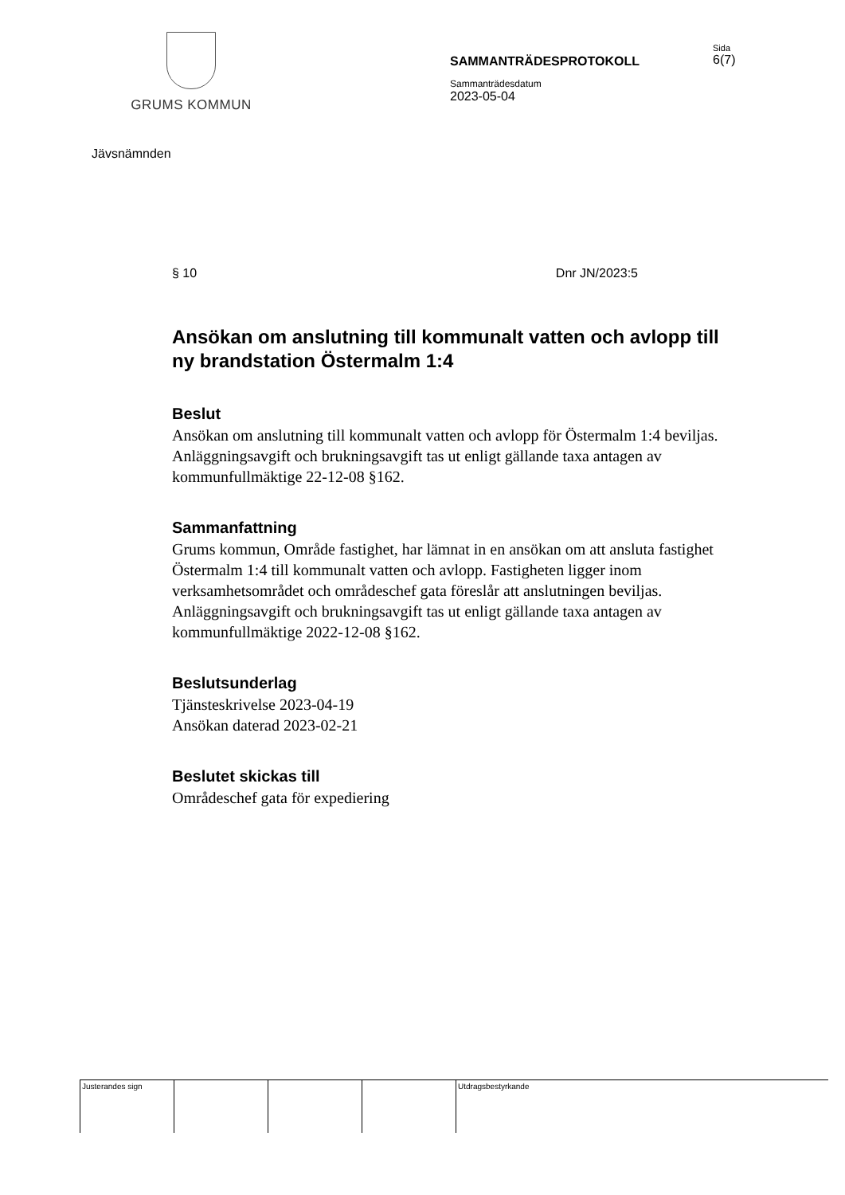GRUMS KOMMUN
SAMMANTRÄDESPROTOKOLL
Sammanträdesdatum
2023-05-04
Sida
6(7)
Jävsnämnden
§ 10 Dnr JN/2023:5
Ansökan om anslutning till kommunalt vatten och avlopp till ny brandstation Östermalm 1:4
Beslut
Ansökan om anslutning till kommunalt vatten och avlopp för Östermalm 1:4 beviljas. Anläggningsavgift och brukningsavgift tas ut enligt gällande taxa antagen av kommunfullmäktige 22-12-08 §162.
Sammanfattning
Grums kommun, Område fastighet, har lämnat in en ansökan om att ansluta fastighet Östermalm 1:4 till kommunalt vatten och avlopp. Fastigheten ligger inom verksamhetsområdet och områdeschef gata föreslår att anslutningen beviljas. Anläggningsavgift och brukningsavgift tas ut enligt gällande taxa antagen av kommunfullmäktige 2022-12-08 §162.
Beslutsunderlag
Tjänsteskrivelse 2023-04-19
Ansökan daterad 2023-02-21
Beslutet skickas till
Områdeschef gata för expediering
| Justerandes sign | | | | Utdragsbestyrkande |